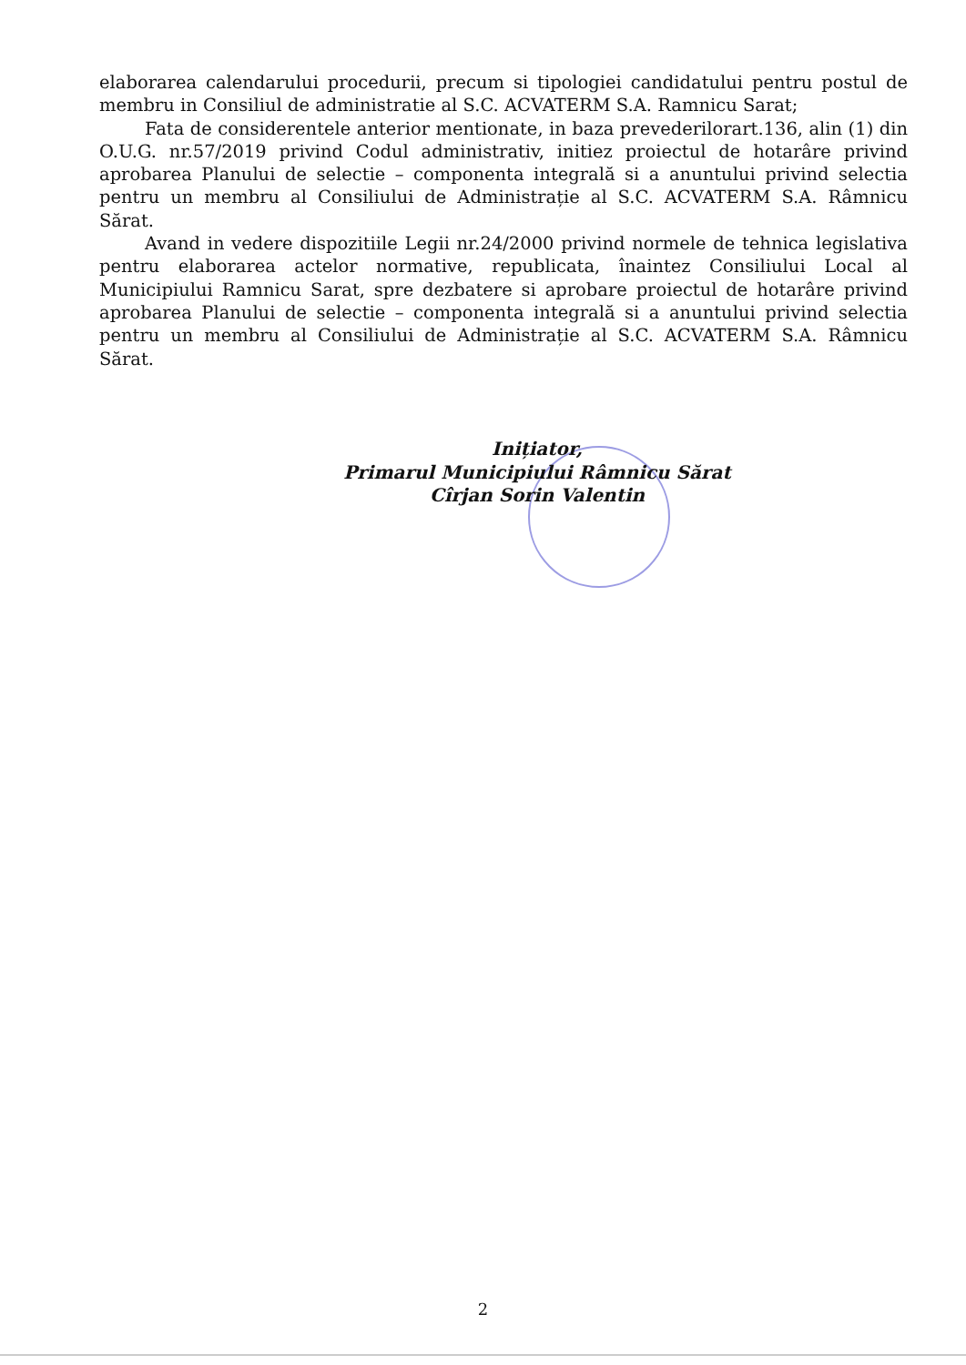elaborarea calendarului procedurii, precum si tipologiei candidatului pentru postul de membru in Consiliul de administratie al S.C. ACVATERM S.A. Ramnicu Sarat;
Fata de considerentele anterior mentionate, in baza prevederilorart.136, alin (1) din O.U.G. nr.57/2019 privind Codul administrativ, initiez proiectul de hotarâre privind aprobarea Planului de selectie – componenta integrală si a anuntului privind selectia pentru un membru al Consiliului de Administrație al S.C. ACVATERM S.A. Râmnicu Sărat.
Avand in vedere dispozitiile Legii nr.24/2000 privind normele de tehnica legislativa pentru elaborarea actelor normative, republicata, înaintez Consiliului Local al Municipiului Ramnicu Sarat, spre dezbatere si aprobare proiectul de hotarâre privind aprobarea Planului de selectie – componenta integrală si a anuntului privind selectia pentru un membru al Consiliului de Administrație al S.C. ACVATERM S.A. Râmnicu Sărat.
Inițiator,
Primarul Municipiului Râmnicu Sărat
Cîrjan Sorin Valentin
2